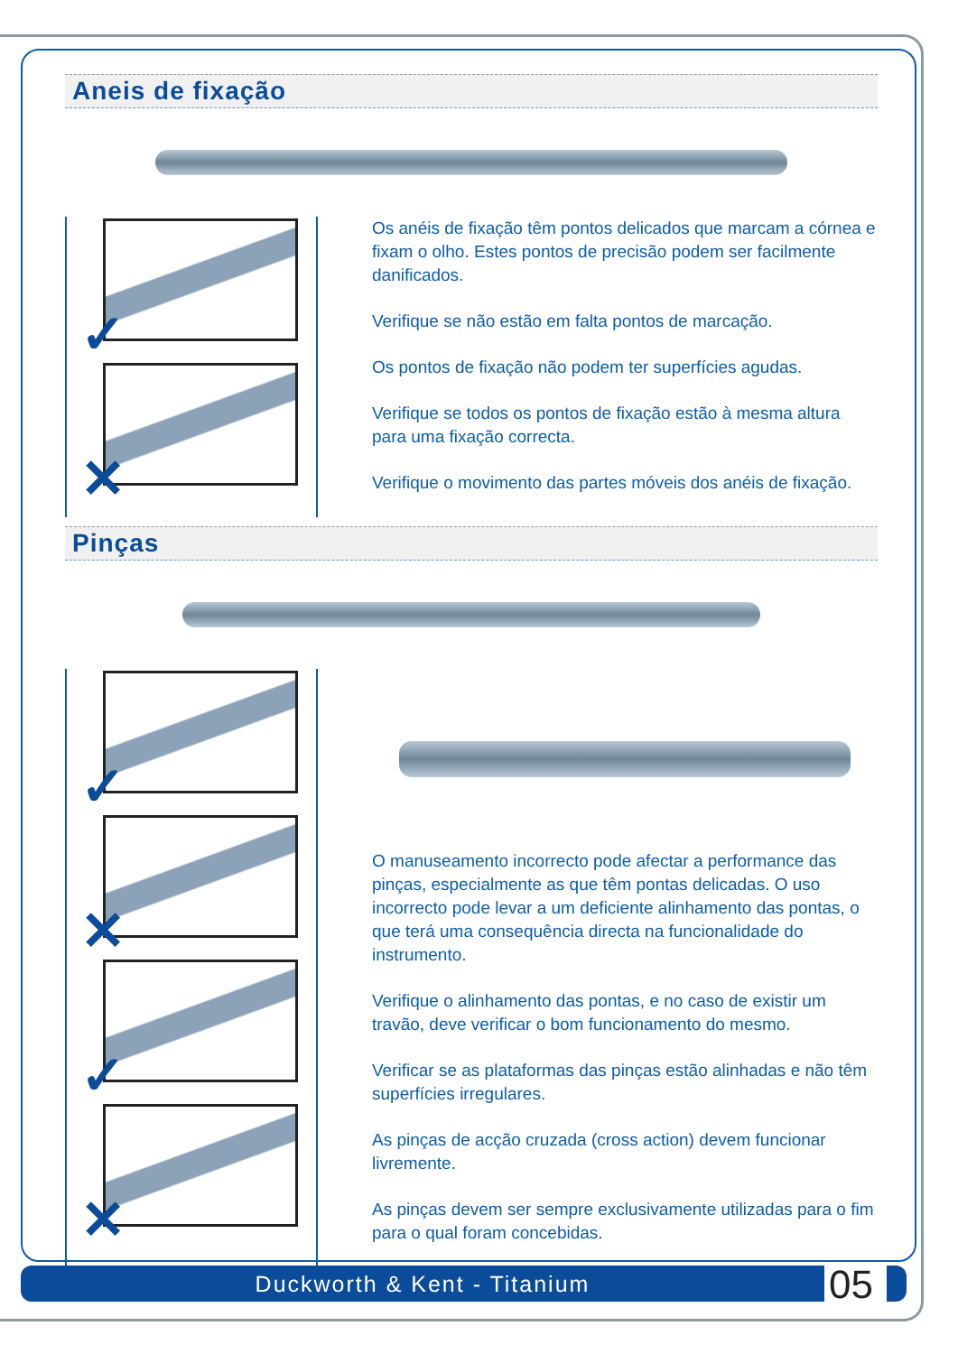Aneis de fixação
✓
✕
Os anéis de fixação têm pontos delicados que marcam a córnea e fixam o olho. Estes pontos de precisão podem ser facilmente danificados.
Verifique se não estão em falta pontos de marcação.
Os pontos de fixação não podem ter superfícies agudas.
Verifique se todos os pontos de fixação estão à mesma altura para uma fixação correcta.
Verifique o movimento das partes móveis dos anéis de fixação.
Pinças
✓
✕
✓
✕
O manuseamento incorrecto pode afectar a performance das pinças, especialmente as que têm pontas delicadas. O uso incorrecto pode levar a um deficiente alinhamento das pontas, o que terá uma consequência directa na funcionalidade do instrumento.
Verifique o alinhamento das pontas, e no caso de existir um travão, deve verificar o bom funcionamento do mesmo.
Verificar se as plataformas das pinças estão alinhadas e não têm superfícies irregulares.
As pinças de acção cruzada (cross action) devem funcionar livremente.
As pinças devem ser sempre exclusivamente utilizadas para o fim para o qual foram concebidas.
Duckworth & Kent - Titanium 05